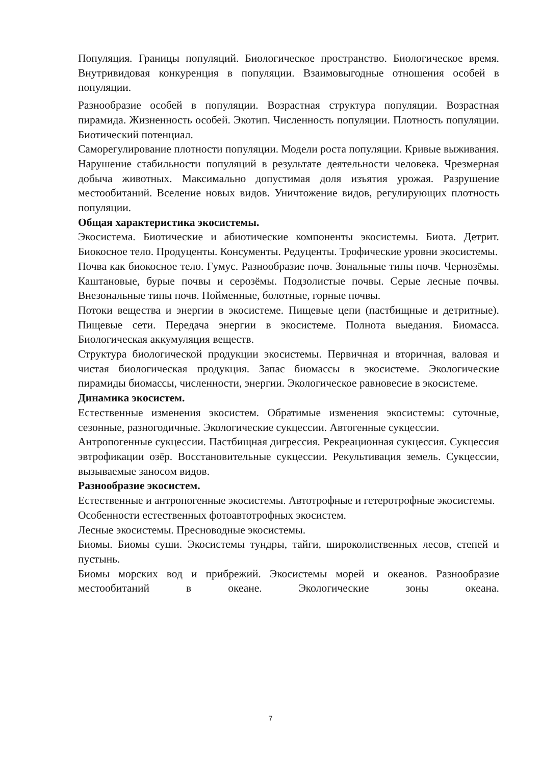Популяция. Границы популяций. Биологическое пространство. Биологическое время. Внутривидовая конкуренция в популяции. Взаимовыгодные отношения особей в популяции.
Разнообразие особей в популяции. Возрастная структура популяции. Возрастная пирамида. Жизненность особей. Экотип. Численность популяции. Плотность популяции. Биотический потенциал.
Саморегулирование плотности популяции. Модели роста популяции. Кривые выживания.
Нарушение стабильности популяций в результате деятельности человека. Чрезмерная добыча животных. Максимально допустимая доля изъятия урожая. Разрушение местообитаний. Вселение новых видов. Уничтожение видов, регулирующих плотность популяции.
Общая характеристика экосистемы.
Экосистема. Биотические и абиотические компоненты экосистемы. Биота. Детрит. Биокосное тело. Продуценты. Консументы. Редуценты. Трофические уровни экосистемы.
Почва как биокосное тело. Гумус. Разнообразие почв. Зональные типы почв. Чернозёмы. Каштановые, бурые почвы и серозёмы. Подзолистые почвы. Серые лесные почвы. Внезональные типы почв. Пойменные, болотные, горные почвы.
Потоки вещества и энергии в экосистеме. Пищевые цепи (пастбищные и детритные). Пищевые сети. Передача энергии в экосистеме. Полнота выедания. Биомасса. Биологическая аккумуляция веществ.
Структура биологической продукции экосистемы. Первичная и вторичная, валовая и чистая биологическая продукция. Запас биомассы в экосистеме. Экологические пирамиды биомассы, численности, энергии. Экологическое равновесие в экосистеме.
Динамика экосистем.
Естественные изменения экосистем. Обратимые изменения экосистемы: суточные, сезонные, разногодичные. Экологические сукцессии. Автогенные сукцессии.
Антропогенные сукцессии. Пастбищная дигрессия. Рекреационная сукцессия. Сукцессия эвтрофикации озёр. Восстановительные сукцессии. Рекультивация земель. Сукцессии, вызываемые заносом видов.
Разнообразие экосистем.
Естественные и антропогенные экосистемы. Автотрофные и гетеротрофные экосистемы.
Особенности естественных фотоавтотрофных экосистем.
Лесные экосистемы. Пресноводные экосистемы.
Биомы. Биомы суши. Экосистемы тундры, тайги, широколиственных лесов, степей и пустынь.
Биомы морских вод и прибрежий. Экосистемы морей и океанов. Разнообразие местообитаний в океане. Экологические зоны океана.
7